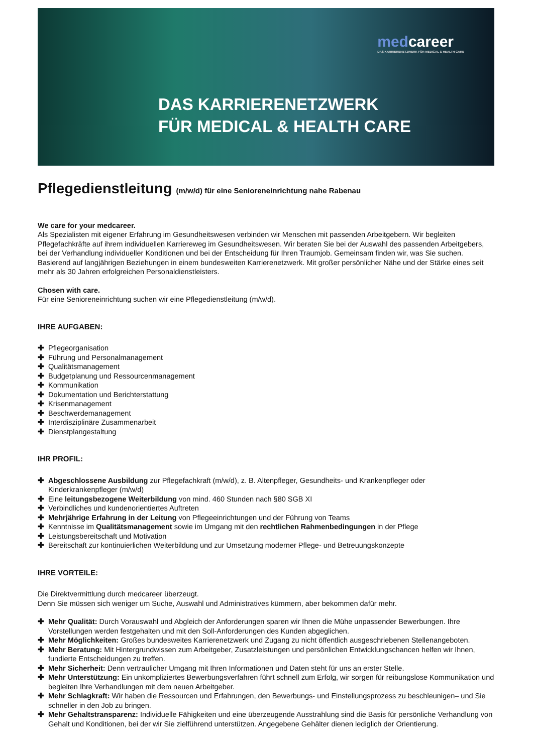medcareer
DAS KARRIERENETZWERK FÜR MEDICAL & HEALTH CARE
DAS KARRIERENETZWERK
FÜR MEDICAL & HEALTH CARE
Pflegedienstleitung (m/w/d) für eine Senioreneinrichtung nahe Rabenau
We care for your medcareer.
Als Spezialisten mit eigener Erfahrung im Gesundheitswesen verbinden wir Menschen mit passenden Arbeitgebern. Wir begleiten Pflegefachkräfte auf ihrem individuellen Karriereweg im Gesundheitswesen. Wir beraten Sie bei der Auswahl des passenden Arbeitgebers, bei der Verhandlung individueller Konditionen und bei der Entscheidung für Ihren Traumjob. Gemeinsam finden wir, was Sie suchen. Basierend auf langjährigen Beziehungen in einem bundesweiten Karrierenetzwerk. Mit großer persönlicher Nähe und der Stärke eines seit mehr als 30 Jahren erfolgreichen Personaldienstleisters.
Chosen with care.
Für eine Senioreneinrichtung suchen wir eine Pflegedienstleitung (m/w/d).
IHRE AUFGABEN:
✚ Pflegeorganisation
✚ Führung und Personalmanagement
✚ Qualitätsmanagement
✚ Budgetplanung und Ressourcenmanagement
✚ Kommunikation
✚ Dokumentation und Berichterstattung
✚ Krisenmanagement
✚ Beschwerdemanagement
✚ Interdisziplinäre Zusammenarbeit
✚ Dienstplangestaltung
IHR PROFIL:
✚ Abgeschlossene Ausbildung zur Pflegefachkraft (m/w/d), z. B. Altenpfleger, Gesundheits- und Krankenpfleger oder Kinderkrankenpfleger (m/w/d)
✚ Eine leitungsbezogene Weiterbildung von mind. 460 Stunden nach §80 SGB XI
✚ Verbindliches und kundenorientiertes Auftreten
✚ Mehrjährige Erfahrung in der Leitung von Pflegeeinrichtungen und der Führung von Teams
✚ Kenntnisse im Qualitätsmanagement sowie im Umgang mit den rechtlichen Rahmenbedingungen in der Pflege
✚ Leistungsbereitschaft und Motivation
✚ Bereitschaft zur kontinuierlichen Weiterbildung und zur Umsetzung moderner Pflege- und Betreuungskonzepte
IHRE VORTEILE:
Die Direktvermittlung durch medcareer überzeugt.
Denn Sie müssen sich weniger um Suche, Auswahl und Administratives kümmern, aber bekommen dafür mehr.
✚ Mehr Qualität: Durch Vorauswahl und Abgleich der Anforderungen sparen wir Ihnen die Mühe unpassender Bewerbungen. Ihre Vorstellungen werden festgehalten und mit den Soll-Anforderungen des Kunden abgeglichen.
✚ Mehr Möglichkeiten: Großes bundesweites Karrierenetzwerk und Zugang zu nicht öffentlich ausgeschriebenen Stellenangeboten.
✚ Mehr Beratung: Mit Hintergrundwissen zum Arbeitgeber, Zusatzleistungen und persönlichen Entwicklungschancen helfen wir Ihnen, fundierte Entscheidungen zu treffen.
✚ Mehr Sicherheit: Denn vertraulicher Umgang mit Ihren Informationen und Daten steht für uns an erster Stelle.
✚ Mehr Unterstützung: Ein unkompliziertes Bewerbungsverfahren führt schnell zum Erfolg, wir sorgen für reibungslose Kommunikation und begleiten Ihre Verhandlungen mit dem neuen Arbeitgeber.
✚ Mehr Schlagkraft: Wir haben die Ressourcen und Erfahrungen, den Bewerbungs- und Einstellungsprozess zu beschleunigen– und Sie schneller in den Job zu bringen.
✚ Mehr Gehaltstransparenz: Individuelle Fähigkeiten und eine überzeugende Ausstrahlung sind die Basis für persönliche Verhandlung von Gehalt und Konditionen, bei der wir Sie zielführend unterstützen. Angegebene Gehälter dienen lediglich der Orientierung.